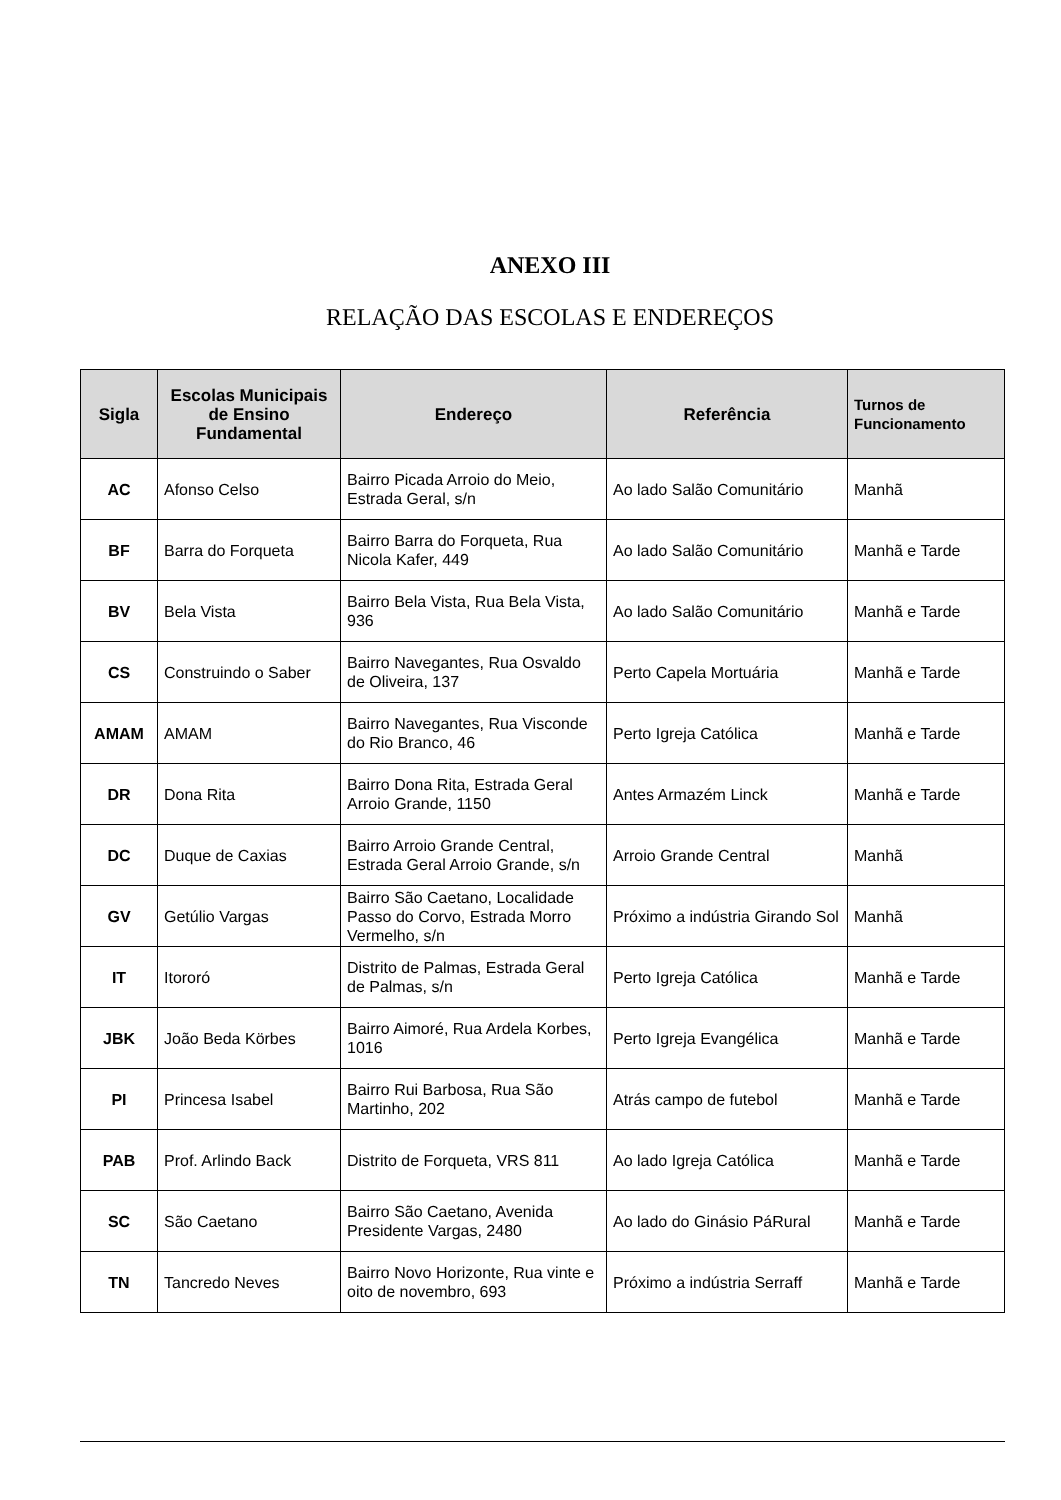ANEXO III
RELAÇÃO DAS ESCOLAS E ENDEREÇOS
| Sigla | Escolas Municipais de Ensino Fundamental | Endereço | Referência | Turnos de Funcionamento |
| --- | --- | --- | --- | --- |
| AC | Afonso Celso | Bairro Picada Arroio do Meio, Estrada Geral, s/n | Ao lado Salão Comunitário | Manhã |
| BF | Barra do Forqueta | Bairro Barra do Forqueta, Rua Nicola Kafer, 449 | Ao lado Salão Comunitário | Manhã e Tarde |
| BV | Bela Vista | Bairro Bela Vista, Rua Bela Vista, 936 | Ao lado Salão Comunitário | Manhã e Tarde |
| CS | Construindo o Saber | Bairro Navegantes, Rua Osvaldo de Oliveira, 137 | Perto Capela Mortuária | Manhã e Tarde |
| AMAM | AMAM | Bairro Navegantes, Rua Visconde do Rio Branco, 46 | Perto Igreja Católica | Manhã e Tarde |
| DR | Dona Rita | Bairro Dona Rita, Estrada Geral Arroio Grande, 1150 | Antes Armazém Linck | Manhã e Tarde |
| DC | Duque de Caxias | Bairro Arroio Grande Central, Estrada Geral Arroio Grande, s/n | Arroio Grande Central | Manhã |
| GV | Getúlio Vargas | Bairro São Caetano, Localidade Passo do Corvo, Estrada Morro Vermelho, s/n | Próximo a indústria Girando Sol | Manhã |
| IT | Itororó | Distrito de Palmas, Estrada Geral de Palmas, s/n | Perto Igreja Católica | Manhã e Tarde |
| JBK | João Beda Körbes | Bairro Aimoré, Rua Ardela Korbes, 1016 | Perto Igreja Evangélica | Manhã e Tarde |
| PI | Princesa Isabel | Bairro Rui Barbosa, Rua São Martinho, 202 | Atrás campo de futebol | Manhã e Tarde |
| PAB | Prof. Arlindo Back | Distrito de Forqueta, VRS 811 | Ao lado Igreja Católica | Manhã e Tarde |
| SC | São Caetano | Bairro São Caetano, Avenida Presidente Vargas, 2480 | Ao lado do Ginásio PáRural | Manhã e Tarde |
| TN | Tancredo Neves | Bairro Novo Horizonte, Rua vinte e oito de novembro, 693 | Próximo a indústria Serraff | Manhã e Tarde |